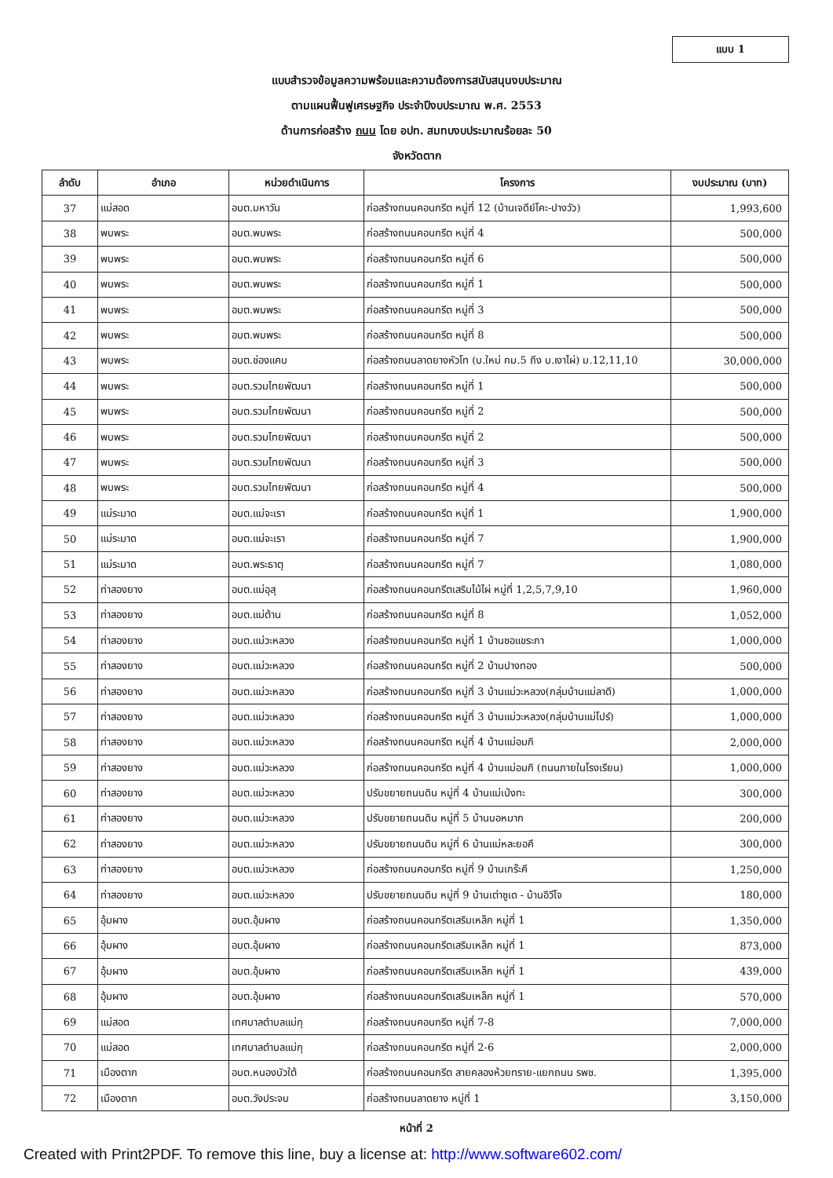แบบ 1
แบบสำรวจข้อมูลความพร้อมและความต้องการสนับสนุนงบประมาณ
ตามแผนฟื้นฟูเศรษฐกิจ ประจำปีงบประมาณ พ.ศ. 2553
ด้านการก่อสร้าง ถนน โดย อปท. สมทบงบประมาณร้อยละ 50
จังหวัดตาก
| ลำดับ | อำเภอ | หน่วยดำเนินการ | โครงการ | งบประมาณ (บาท) |
| --- | --- | --- | --- | --- |
| 37 | แม่สอด | อบต.มหาวัน | ก่อสร้างถนนคอนกรีต หมู่ที่ 12 (บ้านเจดีย์โคะ-ปางวัว) | 1,993,600 |
| 38 | พบพระ | อบต.พบพระ | ก่อสร้างถนนคอนกรีต หมู่ที่ 4 | 500,000 |
| 39 | พบพระ | อบต.พบพระ | ก่อสร้างถนนคอนกรีต หมู่ที่ 6 | 500,000 |
| 40 | พบพระ | อบต.พบพระ | ก่อสร้างถนนคอนกรีต หมู่ที่ 1 | 500,000 |
| 41 | พบพระ | อบต.พบพระ | ก่อสร้างถนนคอนกรีต หมู่ที่ 3 | 500,000 |
| 42 | พบพระ | อบต.พบพระ | ก่อสร้างถนนคอนกรีต หมู่ที่ 8 | 500,000 |
| 43 | พบพระ | อบต.ช่องแคบ | ก่อสร้างถนนลาดยางหัวโท (บ.ใหม่ กม.5 ถึง บ.เงาไผ่) ม.12,11,10 | 30,000,000 |
| 44 | พบพระ | อบต.รวมไทยพัฒนา | ก่อสร้างถนนคอนกรีต หมู่ที่ 1 | 500,000 |
| 45 | พบพระ | อบต.รวมไทยพัฒนา | ก่อสร้างถนนคอนกรีต หมู่ที่ 2 | 500,000 |
| 46 | พบพระ | อบต.รวมไทยพัฒนา | ก่อสร้างถนนคอนกรีต หมู่ที่ 2 | 500,000 |
| 47 | พบพระ | อบต.รวมไทยพัฒนา | ก่อสร้างถนนคอนกรีต หมู่ที่ 3 | 500,000 |
| 48 | พบพระ | อบต.รวมไทยพัฒนา | ก่อสร้างถนนคอนกรีต หมู่ที่ 4 | 500,000 |
| 49 | แม่ระมาด | อบต.แม่จะเรา | ก่อสร้างถนนคอนกรีต หมู่ที่ 1 | 1,900,000 |
| 50 | แม่ระมาด | อบต.แม่จะเรา | ก่อสร้างถนนคอนกรีต หมู่ที่ 7 | 1,900,000 |
| 51 | แม่ระมาด | อบต.พระธาตุ | ก่อสร้างถนนคอนกรีต หมู่ที่ 7 | 1,080,000 |
| 52 | ท่าสองยาง | อบต.แม่อุสุ | ก่อสร้างถนนคอนกรีตเสริมไม้ไผ่ หมู่ที่ 1,2,5,7,9,10 | 1,960,000 |
| 53 | ท่าสองยาง | อบต.แม่ต้าน | ก่อสร้างถนนคอนกรีต หมู่ที่ 8 | 1,052,000 |
| 54 | ท่าสองยาง | อบต.แม่วะหลวง | ก่อสร้างถนนคอนกรีต หมู่ที่ 1 บ้านซอแขระกา | 1,000,000 |
| 55 | ท่าสองยาง | อบต.แม่วะหลวง | ก่อสร้างถนนคอนกรีต หมู่ที่ 2 บ้านปางทอง | 500,000 |
| 56 | ท่าสองยาง | อบต.แม่วะหลวง | ก่อสร้างถนนคอนกรีต หมู่ที่ 3 บ้านแม่วะหลวง(กลุ่มบ้านแม่ลาดี) | 1,000,000 |
| 57 | ท่าสองยาง | อบต.แม่วะหลวง | ก่อสร้างถนนคอนกรีต หมู่ที่ 3 บ้านแม่วะหลวง(กลุ่มบ้านแม่โปร์) | 1,000,000 |
| 58 | ท่าสองยาง | อบต.แม่วะหลวง | ก่อสร้างถนนคอนกรีต หมู่ที่ 4 บ้านแม่อมกิ | 2,000,000 |
| 59 | ท่าสองยาง | อบต.แม่วะหลวง | ก่อสร้างถนนคอนกรีต หมู่ที่ 4 บ้านแม่อมกิ (ถนนภายในโรงเรียน) | 1,000,000 |
| 60 | ท่าสองยาง | อบต.แม่วะหลวง | ปรับขยายถนนดิน หมู่ที่ 4 บ้านแม่เป่งทะ | 300,000 |
| 61 | ท่าสองยาง | อบต.แม่วะหลวง | ปรับขยายถนนดิน หมู่ที่ 5 บ้านบอหมาก | 200,000 |
| 62 | ท่าสองยาง | อบต.แม่วะหลวง | ปรับขยายถนนดิน หมู่ที่ 6 บ้านแม่หละยอคี | 300,000 |
| 63 | ท่าสองยาง | อบต.แม่วะหลวง | ก่อสร้างถนนคอนกรีต หมู่ที่ 9 บ้านเกร๊ะคี | 1,250,000 |
| 64 | ท่าสองยาง | อบต.แม่วะหลวง | ปรับขยายถนนดิน หมู่ที่ 9 บ้านเต่าซูเด - บ้านอิวีโจ | 180,000 |
| 65 | อุ้มผาง | อบต.อุ้มผาง | ก่อสร้างถนนคอนกรีตเสริมเหล็ก หมู่ที่ 1 | 1,350,000 |
| 66 | อุ้มผาง | อบต.อุ้มผาง | ก่อสร้างถนนคอนกรีตเสริมเหล็ก หมู่ที่ 1 | 873,000 |
| 67 | อุ้มผาง | อบต.อุ้มผาง | ก่อสร้างถนนคอนกรีตเสริมเหล็ก หมู่ที่ 1 | 439,000 |
| 68 | อุ้มผาง | อบต.อุ้มผาง | ก่อสร้างถนนคอนกรีตเสริมเหล็ก หมู่ที่ 1 | 570,000 |
| 69 | แม่สอด | เทศบาลตำบลแม่กุ | ก่อสร้างถนนคอนกรีต หมู่ที่ 7-8 | 7,000,000 |
| 70 | แม่สอด | เทศบาลตำบลแม่กุ | ก่อสร้างถนนคอนกรีต หมู่ที่ 2-6 | 2,000,000 |
| 71 | เมืองตาก | อบต.หนองบัวใต้ | ก่อสร้างถนนคอนกรีต สายคลองห้วยทราย-แยกถนน รพช. | 1,395,000 |
| 72 | เมืองตาก | อบต.วังประจบ | ก่อสร้างถนนลาดยาง หมู่ที่ 1 | 3,150,000 |
หน้าที่ 2
Created with Print2PDF. To remove this line, buy a license at: http://www.software602.com/